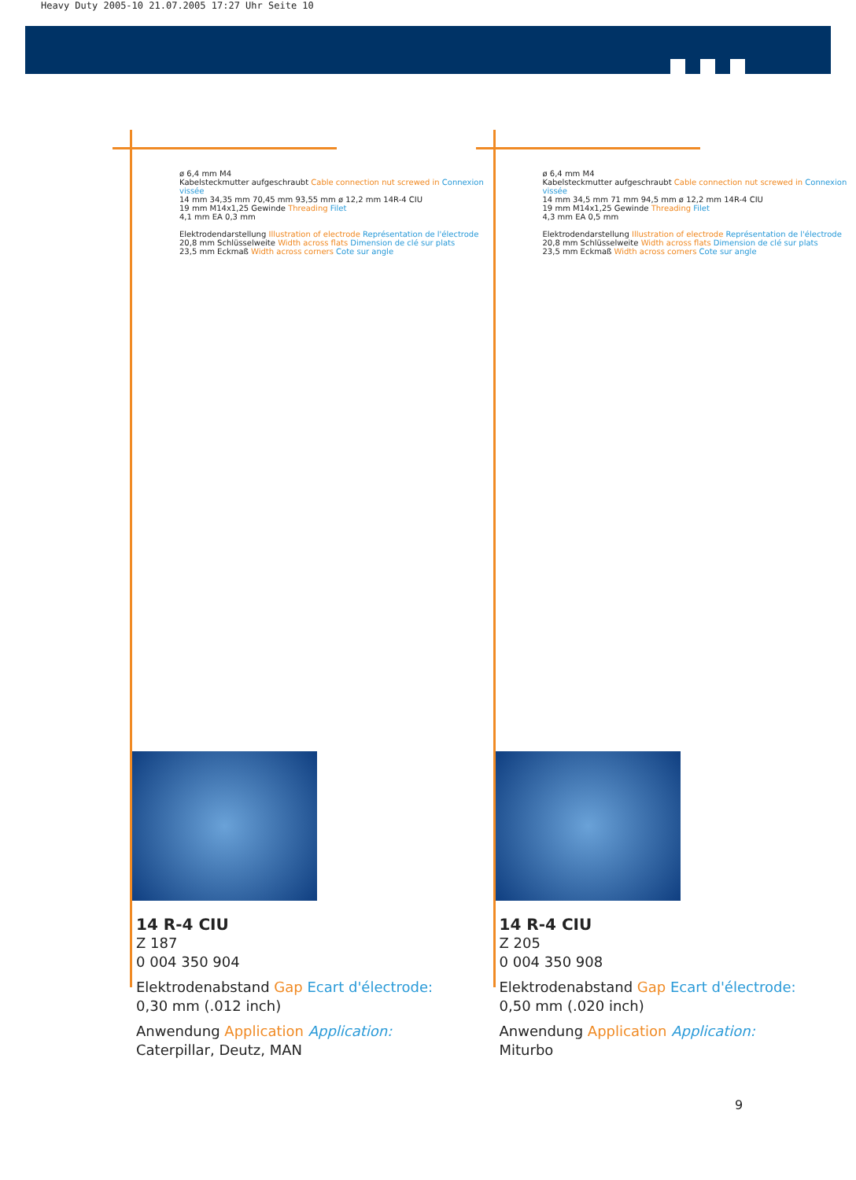Heavy Duty 2005-10 21.07.2005 17:27 Uhr Seite 10
ø 6,4 mm M4
Kabelsteckmutter aufgeschraubt Cable connection nut screwed in Connexion vissée
14 mm 34,35 mm 70,45 mm 93,55 mm ø 12,2 mm 14R-4 CIU
19 mm M14x1,25 Gewinde Threading Filet
4,1 mm EA 0,3 mm
Elektrodendarstellung Illustration of electrode Représentation de l'électrode
20,8 mm Schlüsselweite Width across flats Dimension de clé sur plats
23,5 mm Eckmaß Width across corners Cote sur angle
14 R-4 CIU
Z 187
0 004 350 904
Elektrodenabstand Gap Ecart d'électrode:
0,30 mm (.012 inch)
Anwendung Application Application:
Caterpillar, Deutz, MAN
ø 6,4 mm M4
Kabelsteckmutter aufgeschraubt Cable connection nut screwed in Connexion vissée
14 mm 34,5 mm 71 mm 94,5 mm ø 12,2 mm 14R-4 CIU
19 mm M14x1,25 Gewinde Threading Filet
4,3 mm EA 0,5 mm
Elektrodendarstellung Illustration of electrode Représentation de l'électrode
20,8 mm Schlüsselweite Width across flats Dimension de clé sur plats
23,5 mm Eckmaß Width across corners Cote sur angle
14 R-4 CIU
Z 205
0 004 350 908
Elektrodenabstand Gap Ecart d'électrode:
0,50 mm (.020 inch)
Anwendung Application Application:
Miturbo
9